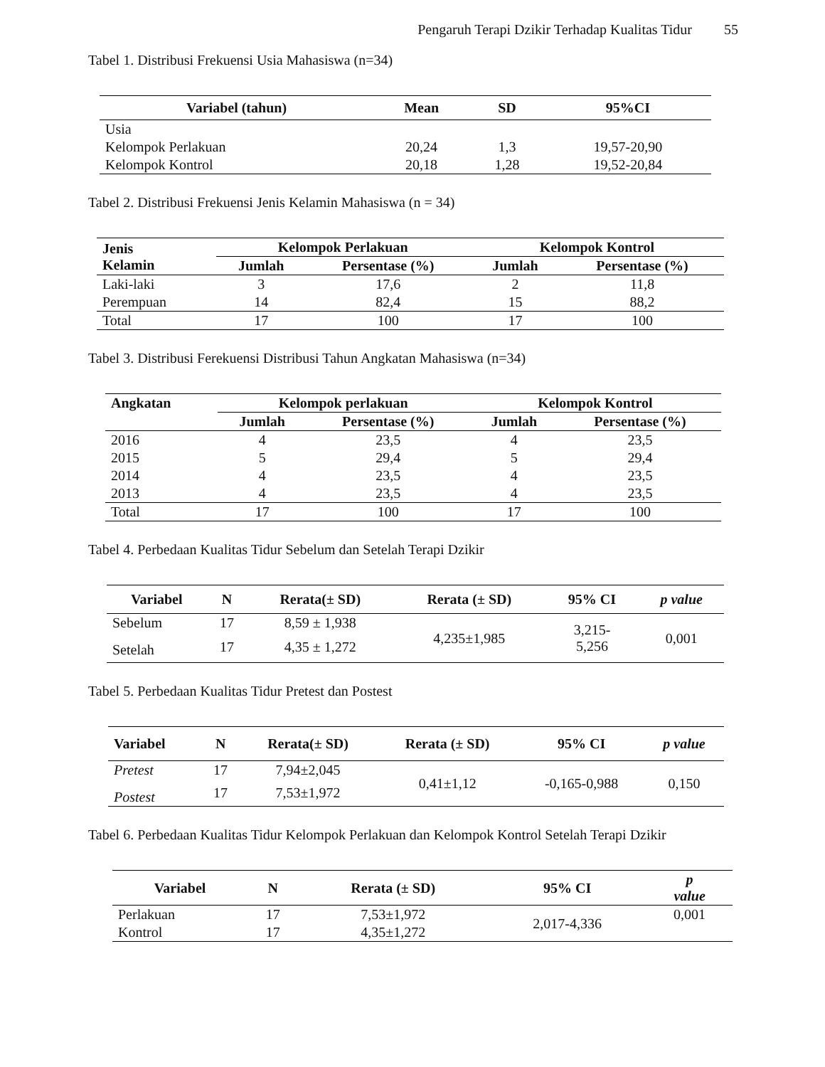Pengaruh Terapi Dzikir Terhadap Kualitas Tidur 55
Tabel 1. Distribusi Frekuensi Usia Mahasiswa (n=34)
| Variabel (tahun) | Mean | SD | 95%CI |
| --- | --- | --- | --- |
| Usia | | | |
| Kelompok Perlakuan | 20,24 | 1,3 | 19,57-20,90 |
| Kelompok Kontrol | 20,18 | 1,28 | 19,52-20,84 |
Tabel 2. Distribusi Frekuensi Jenis Kelamin Mahasiswa (n = 34)
| Jenis Kelamin | Kelompok Perlakuan | | Kelompok Kontrol | |
| --- | --- | --- | --- | --- |
| | Jumlah | Persentase (%) | Jumlah | Persentase (%) |
| Laki-laki | 3 | 17,6 | 2 | 11,8 |
| Perempuan | 14 | 82,4 | 15 | 88,2 |
| Total | 17 | 100 | 17 | 100 |
Tabel 3. Distribusi Ferekuensi Distribusi Tahun Angkatan Mahasiswa (n=34)
| Angkatan | Kelompok perlakuan | | Kelompok Kontrol | |
| --- | --- | --- | --- | --- |
| | Jumlah | Persentase (%) | Jumlah | Persentase (%) |
| 2016 | 4 | 23,5 | 4 | 23,5 |
| 2015 | 5 | 29,4 | 5 | 29,4 |
| 2014 | 4 | 23,5 | 4 | 23,5 |
| 2013 | 4 | 23,5 | 4 | 23,5 |
| Total | 17 | 100 | 17 | 100 |
Tabel 4. Perbedaan Kualitas Tidur Sebelum dan Setelah Terapi Dzikir
| Variabel | N | Rerata(± SD) | Rerata (± SD) | 95% CI | p value |
| --- | --- | --- | --- | --- | --- |
| Sebelum | 17 | 8,59 ± 1,938 | 4,235±1,985 | 3,215- 5,256 | 0,001 |
| Setelah | 17 | 4,35 ± 1,272 | | | |
Tabel 5. Perbedaan Kualitas Tidur Pretest dan Postest
| Variabel | N | Rerata(± SD) | Rerata (± SD) | 95% CI | p value |
| --- | --- | --- | --- | --- | --- |
| Pretest | 17 | 7,94±2,045 | 0,41±1,12 | -0,165-0,988 | 0,150 |
| Postest | 17 | 7,53±1,972 | | | |
Tabel 6. Perbedaan Kualitas Tidur Kelompok Perlakuan dan Kelompok Kontrol Setelah Terapi Dzikir
| Variabel | N | Rerata (± SD) | 95% CI | p value |
| --- | --- | --- | --- | --- |
| Perlakuan | 17 | 7,53±1,972 | 2,017-4,336 | 0,001 |
| Kontrol | 17 | 4,35±1,272 | | |